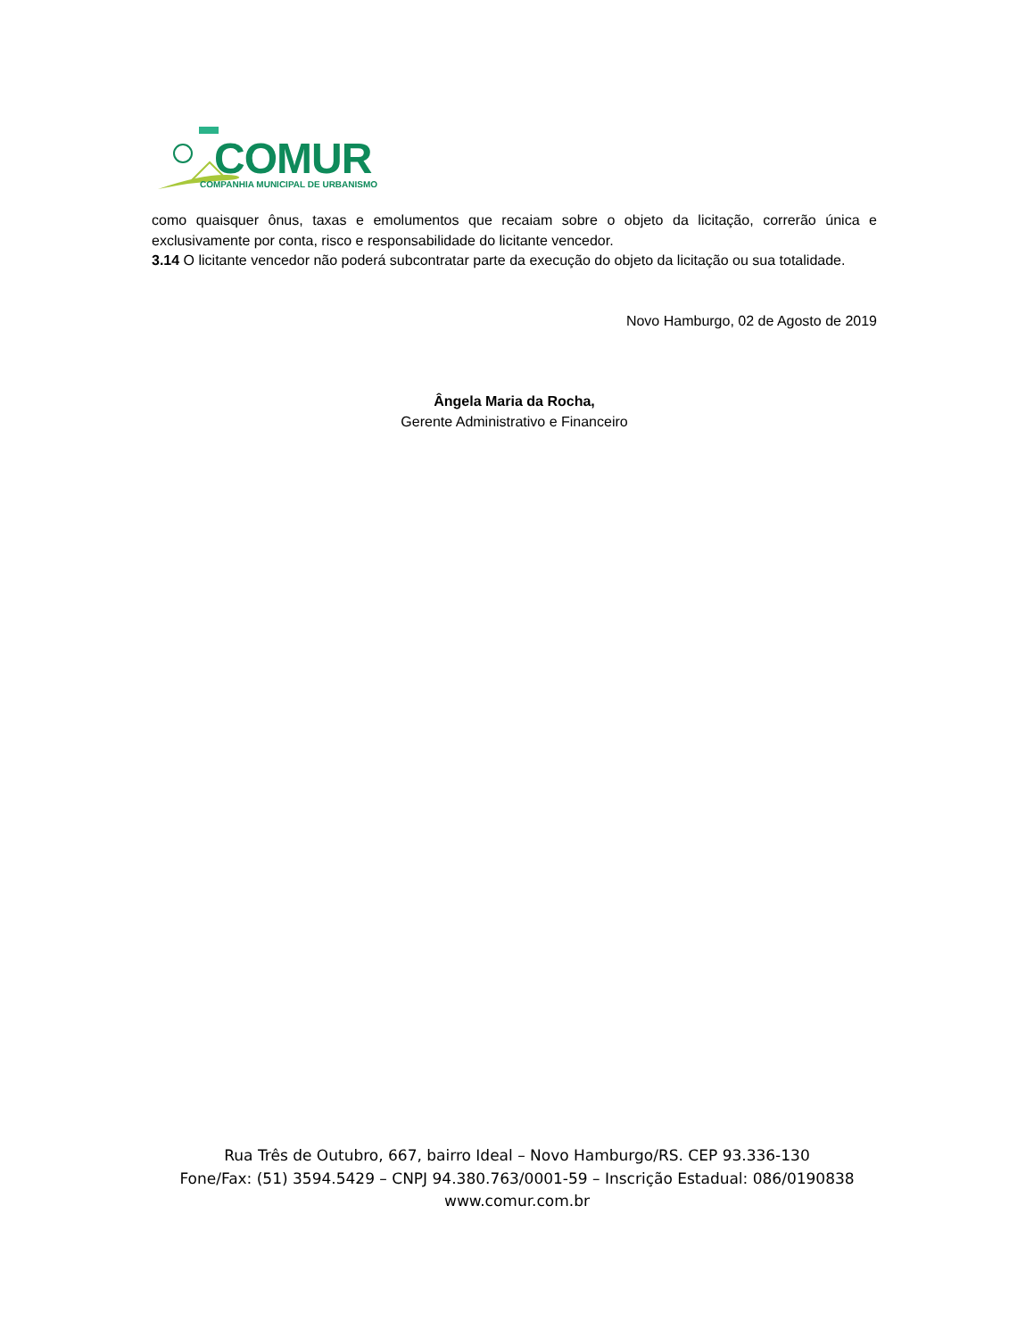COMUR
COMPANHIA MUNICIPAL DE URBANISMO
como quaisquer ônus, taxas e emolumentos que recaiam sobre o objeto da licitação, correrão única e exclusivamente por conta, risco e responsabilidade do licitante vencedor.
3.14 O licitante vencedor não poderá subcontratar parte da execução do objeto da licitação ou sua totalidade.
Novo Hamburgo, 02 de Agosto de 2019
Ângela Maria da Rocha,
Gerente Administrativo e Financeiro
Rua Três de Outubro, 667, bairro Ideal – Novo Hamburgo/RS. CEP 93.336-130
Fone/Fax: (51) 3594.5429 – CNPJ 94.380.763/0001-59 – Inscrição Estadual: 086/0190838
www.comur.com.br